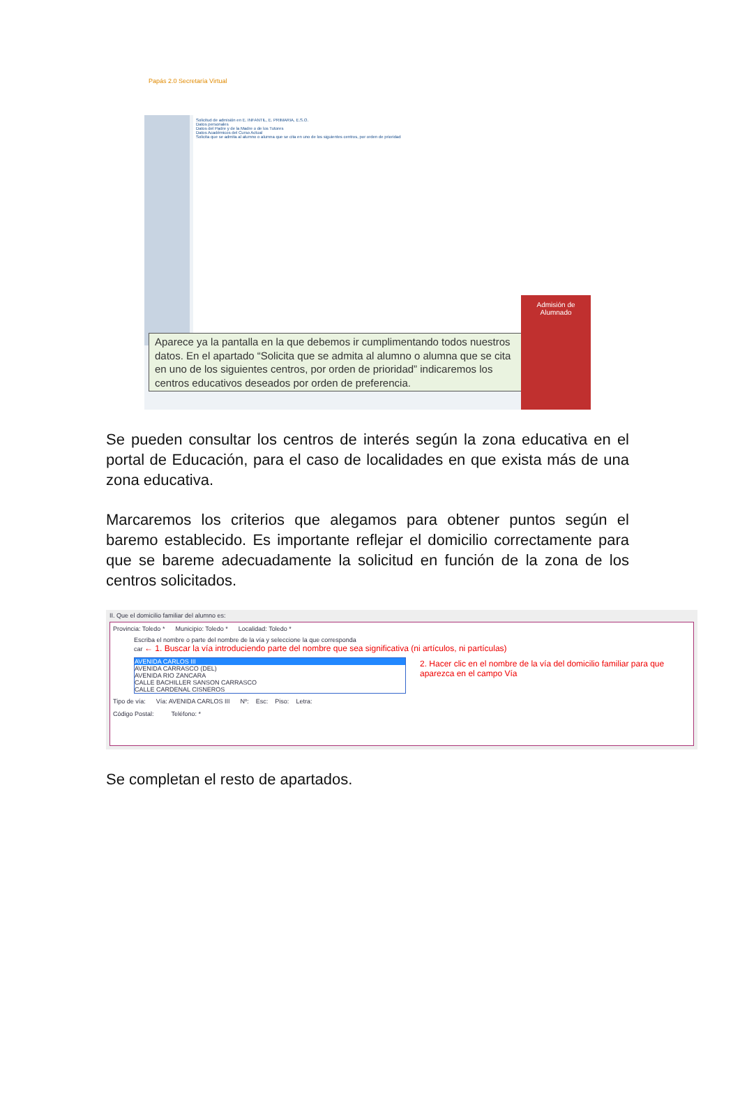Papás 2.0 Secretaría Virtual
Solicitud de admisión en E. INFANTIL, E. PRIMARIA, E.S.O.
Datos personales
Datos del Padre y de la Madre o de los Tutores
Datos Académicos del Curso Actual
Solicita que se admita al alumno o alumna que se cita en uno de los siguientes centros, por orden de prioridad
Aparece ya la pantalla en la que debemos ir cumplimentando todos nuestros datos. En el apartado “Solicita que se admita al alumno o alumna que se cita en uno de los siguientes centros, por orden de prioridad” indicaremos los centros educativos deseados por orden de preferencia.
Admisión de Alumnado
Se pueden consultar los centros de interés según la zona educativa en el portal de Educación, para el caso de localidades en que exista más de una zona educativa.
Marcaremos los criterios que alegamos para obtener puntos según el baremo establecido. Es importante reflejar el domicilio correctamente para que se bareme adecuadamente la solicitud en función de la zona de los centros solicitados.
II. Que el domicilio familiar del alumno es:
Provincia: Toledo * Municipio: Toledo * Localidad: Toledo *
Escriba el nombre o parte del nombre de la vía y seleccione la que corresponda
car ← 1. Buscar la vía introduciendo parte del nombre que sea significativa (ni artículos, ni partículas)
AVENIDA CARLOS III
AVENIDA CARRASCO (DEL)
AVENIDA RIO ZANCARA
CALLE BACHILLER SANSON CARRASCO
CALLE CARDENAL CISNEROS
2. Hacer clic en el nombre de la vía del domicilio familiar para que aparezca en el campo Vía
Tipo de vía: Vía: AVENIDA CARLOS III Nº: Esc: Piso: Letra:
Código Postal: Teléfono: *
Se completan el resto de apartados.